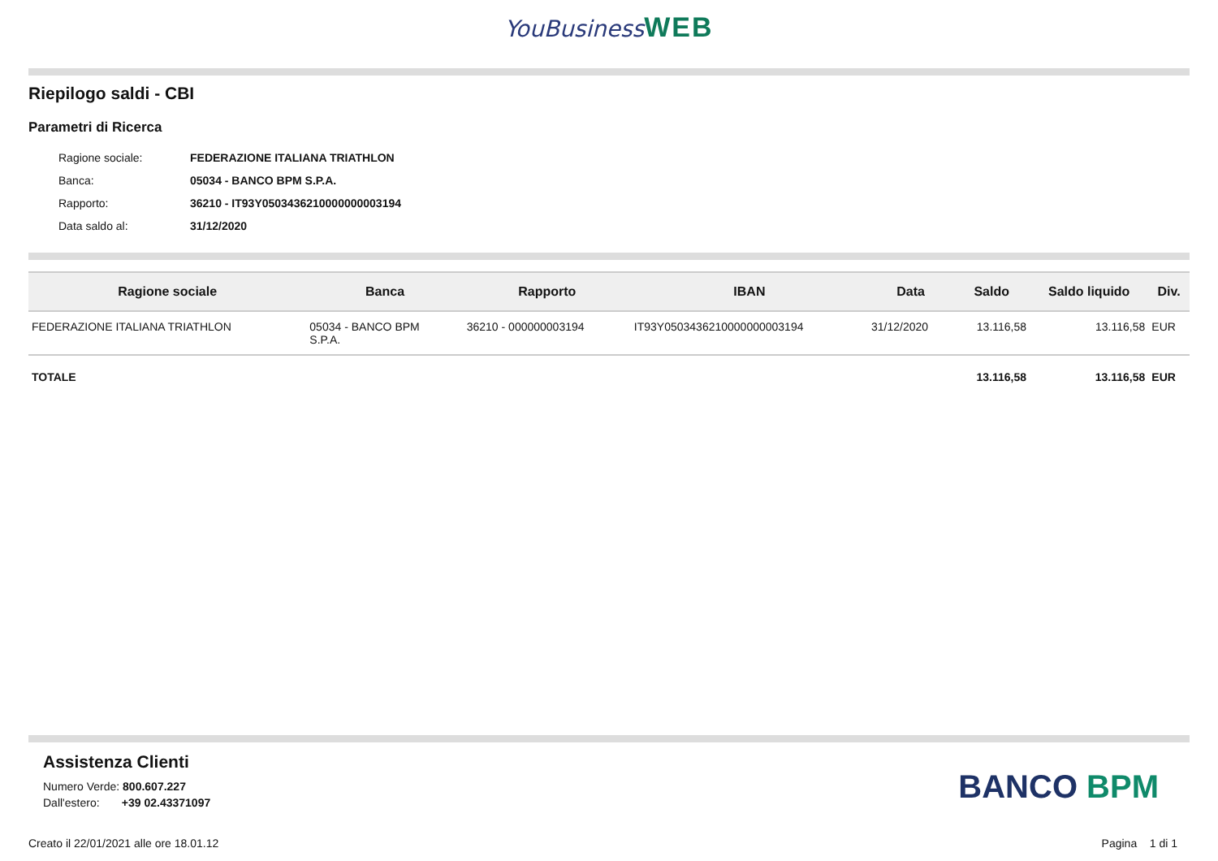YouBusiness WEB
Riepilogo saldi - CBI
Parametri di Ricerca
| Ragione sociale: | FEDERAZIONE ITALIANA TRIATHLON |
| Banca: | 05034 - BANCO BPM S.P.A. |
| Rapporto: | 36210 - IT93Y0503436210000000003194 |
| Data saldo al: | 31/12/2020 |
| Ragione sociale | Banca | Rapporto | IBAN | Data | Saldo | Saldo liquido | Div. |
| --- | --- | --- | --- | --- | --- | --- | --- |
| FEDERAZIONE ITALIANA TRIATHLON | 05034 - BANCO BPM S.P.A. | 36210 - 000000003194 | IT93Y0503436210000000003194 | 31/12/2020 | 13.116,58 | 13.116,58 | EUR |
| TOTALE | | | | | 13.116,58 | 13.116,58 | EUR |
Assistenza Clienti
Numero Verde: 800.607.227
Dall'estero: +39 02.43371097
BANCO BPM
Creato il 22/01/2021 alle ore 18.01.12 Pagina 1 di 1